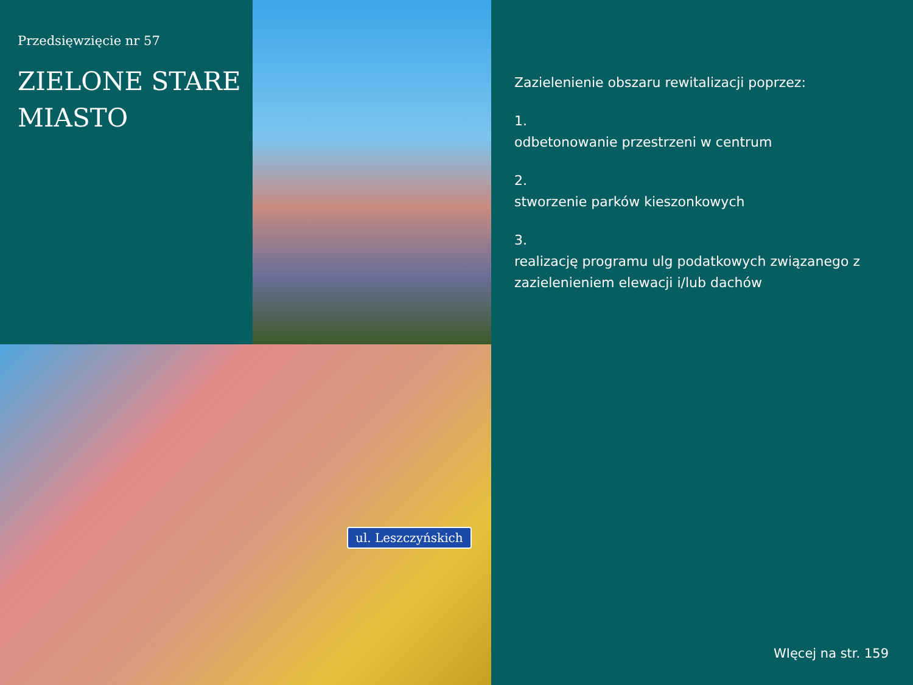Przedsięwzięcie nr 57
ZIELONE STARE
MIASTO
ul. Leszczyńskich
Zazielenienie obszaru rewitalizacji poprzez:
1.
odbetonowanie przestrzeni w centrum
2.
stworzenie parków kieszonkowych
3.
realizację programu ulg podatkowych związanego z zazielenieniem elewacji i/lub dachów
WIęcej na str. 159